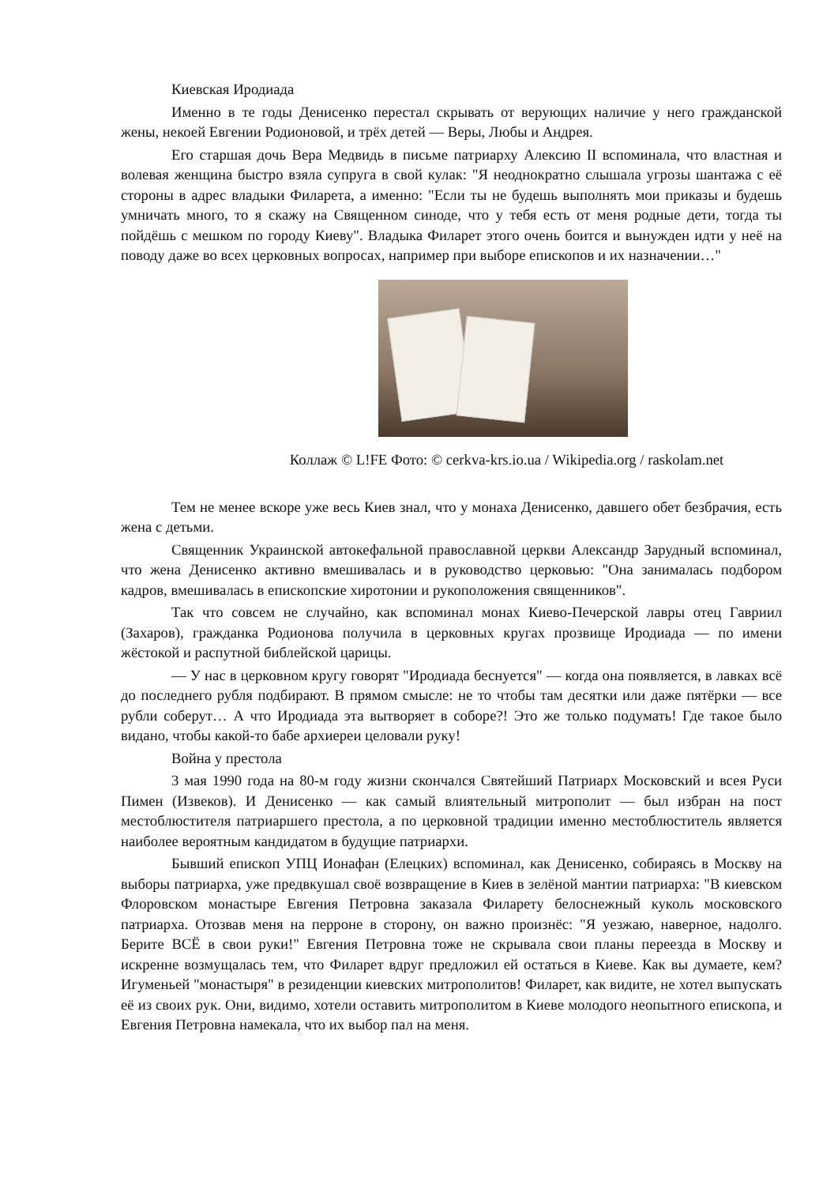Киевская Иродиада
Именно в те годы Денисенко перестал скрывать от верующих наличие у него гражданской жены, некоей Евгении Родионовой, и трёх детей — Веры, Любы и Андрея.
Его старшая дочь Вера Медвидь в письме патриарху Алексию II вспоминала, что властная и волевая женщина быстро взяла супруга в свой кулак: "Я неоднократно слышала угрозы шантажа с её стороны в адрес владыки Филарета, а именно: "Если ты не будешь выполнять мои приказы и будешь умничать много, то я скажу на Священном синоде, что у тебя есть от меня родные дети, тогда ты пойдёшь с мешком по городу Киеву". Владыка Филарет этого очень боится и вынужден идти у неё на поводу даже во всех церковных вопросах, например при выборе епископов и их назначении…"
Коллаж © L!FE Фото: © cerkva-krs.io.ua / Wikipedia.org / raskolam.net
Тем не менее вскоре уже весь Киев знал, что у монаха Денисенко, давшего обет безбрачия, есть жена с детьми.
Священник Украинской автокефальной православной церкви Александр Зарудный вспоминал, что жена Денисенко активно вмешивалась и в руководство церковью: "Она занималась подбором кадров, вмешивалась в епископские хиротонии и рукоположения священников".
Так что совсем не случайно, как вспоминал монах Киево-Печерской лавры отец Гавриил (Захаров), гражданка Родионова получила в церковных кругах прозвище Иродиада — по имени жёстокой и распутной библейской царицы.
— У нас в церковном кругу говорят "Иродиада беснуется" — когда она появляется, в лавках всё до последнего рубля подбирают. В прямом смысле: не то чтобы там десятки или даже пятёрки — все рубли соберут… А что Иродиада эта вытворяет в соборе?! Это же только подумать! Где такое было видано, чтобы какой-то бабе архиереи целовали руку!
Война у престола
3 мая 1990 года на 80-м году жизни скончался Святейший Патриарх Московский и всея Руси Пимен (Извеков). И Денисенко — как самый влиятельный митрополит — был избран на пост местоблюстителя патриаршего престола, а по церковной традиции именно местоблюститель является наиболее вероятным кандидатом в будущие патриархи.
Бывший епископ УПЦ Ионафан (Елецких) вспоминал, как Денисенко, собираясь в Москву на выборы патриарха, уже предвкушал своё возвращение в Киев в зелёной мантии патриарха: "В киевском Флоровском монастыре Евгения Петровна заказала Филарету белоснежный куколь московского патриарха. Отозвав меня на перроне в сторону, он важно произнёс: "Я уезжаю, наверное, надолго. Берите ВСЁ в свои руки!" Евгения Петровна тоже не скрывала свои планы переезда в Москву и искренне возмущалась тем, что Филарет вдруг предложил ей остаться в Киеве. Как вы думаете, кем? Игуменьей "монастыря" в резиденции киевских митрополитов! Филарет, как видите, не хотел выпускать её из своих рук. Они, видимо, хотели оставить митрополитом в Киеве молодого неопытного епископа, и Евгения Петровна намекала, что их выбор пал на меня.